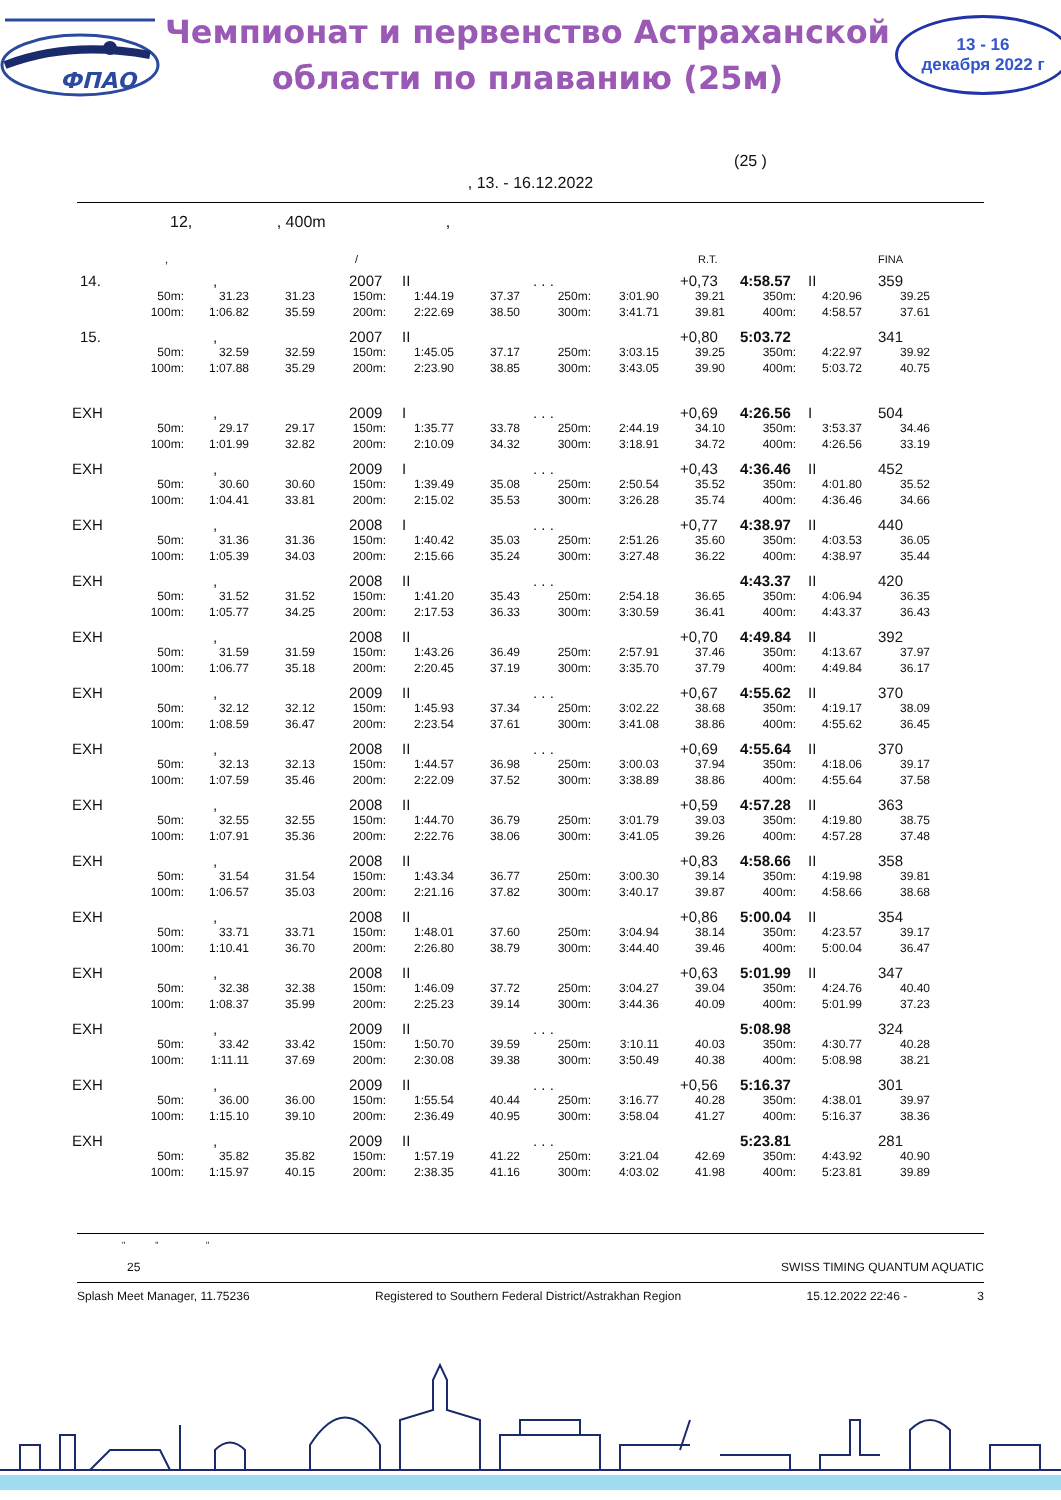ФПАО
Чемпионат и первенство Астраханской
области по плаванию (25м)
13 - 16
декабря 2022 г
(25 )
, 13. - 16.12.2022
12, , 400m ,
, / R.T. FINA
14., 2007 II. . . +0,73 4:58.57 II 359
50m: 31.23 31.23 150m: 1:44.19 37.37 250m: 3:01.90 39.21 350m: 4:20.96 39.25
100m: 1:06.82 35.59 200m: 2:22.69 38.50 300m: 3:41.71 39.81 400m: 4:58.57 37.61
15., 2007 II +0,80 5:03.72 341
50m: 32.59 32.59 150m: 1:45.05 37.17 250m: 3:03.15 39.25 350m: 4:22.97 39.92
100m: 1:07.88 35.29 200m: 2:23.90 38.85 300m: 3:43.05 39.90 400m: 5:03.72 40.75
EXH, 2009 I. . . +0,69 4:26.56 I 504
50m: 29.17 29.17 150m: 1:35.77 33.78 250m: 2:44.19 34.10 350m: 3:53.37 34.46
100m: 1:01.99 32.82 200m: 2:10.09 34.32 300m: 3:18.91 34.72 400m: 4:26.56 33.19
EXH, 2009 I. . . +0,43 4:36.46 II 452
50m: 30.60 30.60 150m: 1:39.49 35.08 250m: 2:50.54 35.52 350m: 4:01.80 35.52
100m: 1:04.41 33.81 200m: 2:15.02 35.53 300m: 3:26.28 35.74 400m: 4:36.46 34.66
EXH, 2008 I. . . +0,77 4:38.97 II 440
50m: 31.36 31.36 150m: 1:40.42 35.03 250m: 2:51.26 35.60 350m: 4:03.53 36.05
100m: 1:05.39 34.03 200m: 2:15.66 35.24 300m: 3:27.48 36.22 400m: 4:38.97 35.44
EXH, 2008 II. . . 4:43.37 II 420
50m: 31.52 31.52 150m: 1:41.20 35.43 250m: 2:54.18 36.65 350m: 4:06.94 36.35
100m: 1:05.77 34.25 200m: 2:17.53 36.33 300m: 3:30.59 36.41 400m: 4:43.37 36.43
EXH, 2008 II +0,70 4:49.84 II 392
50m: 31.59 31.59 150m: 1:43.26 36.49 250m: 2:57.91 37.46 350m: 4:13.67 37.97
100m: 1:06.77 35.18 200m: 2:20.45 37.19 300m: 3:35.70 37.79 400m: 4:49.84 36.17
EXH, 2009 II. . . +0,67 4:55.62 II 370
50m: 32.12 32.12 150m: 1:45.93 37.34 250m: 3:02.22 38.68 350m: 4:19.17 38.09
100m: 1:08.59 36.47 200m: 2:23.54 37.61 300m: 3:41.08 38.86 400m: 4:55.62 36.45
EXH, 2008 II. . . +0,69 4:55.64 II 370
50m: 32.13 32.13 150m: 1:44.57 36.98 250m: 3:00.03 37.94 350m: 4:18.06 39.17
100m: 1:07.59 35.46 200m: 2:22.09 37.52 300m: 3:38.89 38.86 400m: 4:55.64 37.58
EXH, 2008 II +0,59 4:57.28 II 363
50m: 32.55 32.55 150m: 1:44.70 36.79 250m: 3:01.79 39.03 350m: 4:19.80 38.75
100m: 1:07.91 35.36 200m: 2:22.76 38.06 300m: 3:41.05 39.26 400m: 4:57.28 37.48
EXH, 2008 II +0,83 4:58.66 II 358
50m: 31.54 31.54 150m: 1:43.34 36.77 250m: 3:00.30 39.14 350m: 4:19.98 39.81
100m: 1:06.57 35.03 200m: 2:21.16 37.82 300m: 3:40.17 39.87 400m: 4:58.66 38.68
EXH, 2008 II +0,86 5:00.04 II 354
50m: 33.71 33.71 150m: 1:48.01 37.60 250m: 3:04.94 38.14 350m: 4:23.57 39.17
100m: 1:10.41 36.70 200m: 2:26.80 38.79 300m: 3:44.40 39.46 400m: 5:00.04 36.47
EXH, 2008 II +0,63 5:01.99 II 347
50m: 32.38 32.38 150m: 1:46.09 37.72 250m: 3:04.27 39.04 350m: 4:24.76 40.40
100m: 1:08.37 35.99 200m: 2:25.23 39.14 300m: 3:44.36 40.09 400m: 5:01.99 37.23
EXH, 2009 II. . . 5:08.98 324
50m: 33.42 33.42 150m: 1:50.70 39.59 250m: 3:10.11 40.03 350m: 4:30.77 40.28
100m: 1:11.11 37.69 200m: 2:30.08 39.38 300m: 3:50.49 40.38 400m: 5:08.98 38.21
EXH, 2009 II. . . +0,56 5:16.37 301
50m: 36.00 36.00 150m: 1:55.54 40.44 250m: 3:16.77 40.28 350m: 4:38.01 39.97
100m: 1:15.10 39.10 200m: 2:36.49 40.95 300m: 3:58.04 41.27 400m: 5:16.37 38.36
EXH, 2009 II. . . 5:23.81 281
50m: 35.82 35.82 150m: 1:57.19 41.22 250m: 3:21.04 42.69 350m: 4:43.92 40.90
100m: 1:15.97 40.15 200m: 2:38.35 41.16 300m: 4:03.02 41.98 400m: 5:23.81 39.89
" " "
25 SWISS TIMING QUANTUM AQUATIC
Splash Meet Manager, 11.75236 Registered to Southern Federal District/Astrakhan Region 15.12.2022 22:46 - 3